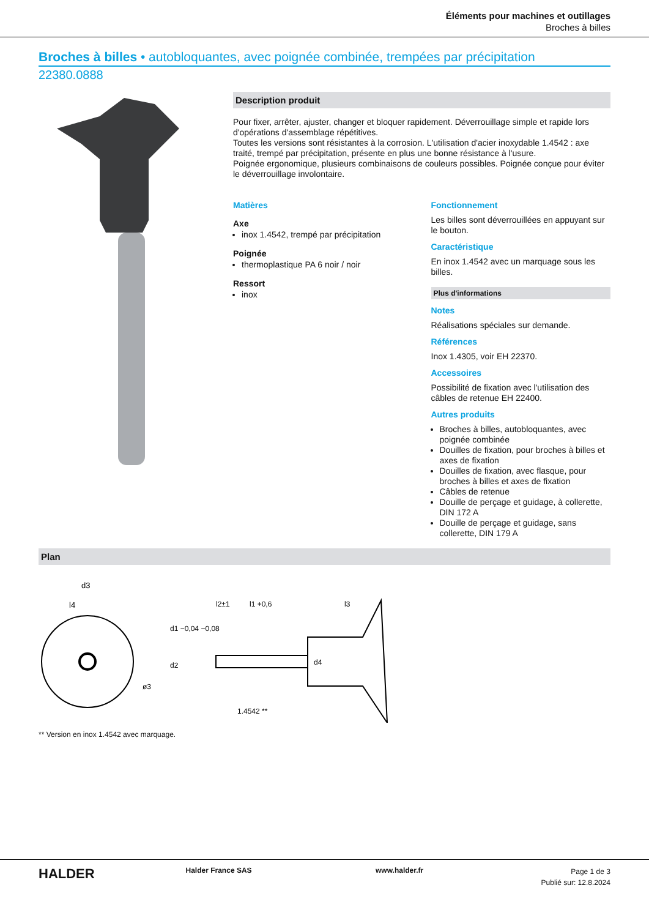Éléments pour machines et outillages
Broches à billes
Broches à billes • autobloquantes, avec poignée combinée, trempées par précipitation
22380.0888
Description produit
Pour fixer, arrêter, ajuster, changer et bloquer rapidement. Déverrouillage simple et rapide lors d'opérations d'assemblage répétitives.
Toutes les versions sont résistantes à la corrosion. L'utilisation d'acier inoxydable 1.4542 : axe traité, trempé par précipitation, présente en plus une bonne résistance à l'usure.
Poignée ergonomique, plusieurs combinaisons de couleurs possibles. Poignée conçue pour éviter le déverrouillage involontaire.
Matières
Axe
inox 1.4542, trempé par précipitation
Poignée
thermoplastique PA 6 noir / noir
Ressort
inox
Fonctionnement
Les billes sont déverrouillées en appuyant sur le bouton.
Caractéristique
En inox 1.4542 avec un marquage sous les billes.
Plus d'informations
Notes
Réalisations spéciales sur demande.
Références
Inox 1.4305, voir EH 22370.
Accessoires
Possibilité de fixation avec l'utilisation des câbles de retenue EH 22400.
Autres produits
Broches à billes, autobloquantes, avec poignée combinée
Douilles de fixation, pour broches à billes et axes de fixation
Douilles de fixation, avec flasque, pour broches à billes et axes de fixation
Câbles de retenue
Douille de perçage et guidage, à collerette, DIN 172 A
Douille de perçage et guidage, sans collerette, DIN 179 A
Plan
d3
l4
ø3
l2±1
l1 +0,6
l3
d1 −0,04 −0,08
d2
d4
1.4542 **
** Version en inox 1.4542 avec marquage.
HALDER
Halder France SAS www.halder.fr
Page 1 de 3
Publié sur: 12.8.2024